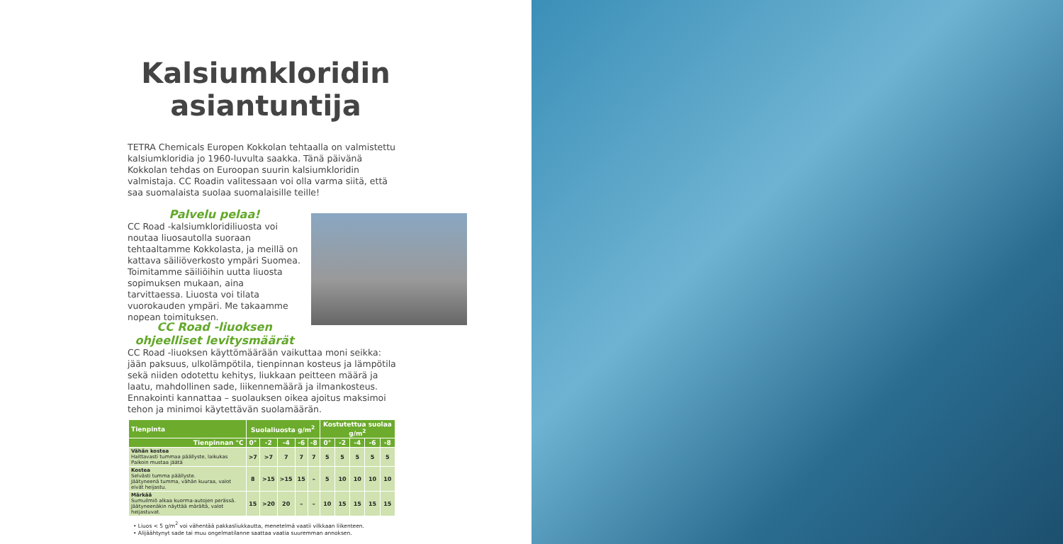Kalsiumkloridin
asiantuntija
TETRA Chemicals Europen Kokkolan tehtaalla on valmistettu kalsiumkloridia jo 1960-luvulta saakka. Tänä päivänä Kokkolan tehdas on Euroopan suurin kalsiumkloridin valmistaja. CC Roadin valitessaan voi olla varma siitä, että saa suomalaista suolaa suomalaisille teille!
Palvelu pelaa!
CC Road -kalsiumkloridiliuosta voi noutaa liuosautolla suoraan tehtaaltamme Kokkolasta, ja meillä on kattava säiliöverkosto ympäri Suomea. Toimitamme säiliöihin uutta liuosta sopimuksen mukaan, aina tarvittaessa. Liuosta voi tilata vuorokauden ympäri. Me takaamme nopean toimituksen.
CC Road -liuoksen ohjeelliset levitysmäärät
CC Road -liuoksen käyttömäärään vaikuttaa moni seikka: jään paksuus, ulkolämpötila, tienpinnan kosteus ja lämpötila sekä niiden odotettu kehitys, liukkaan peitteen määrä ja laatu, mahdollinen sade, liikennemäärä ja ilmankosteus. Ennakointi kannattaa – suolauksen oikea ajoitus maksimoi tehon ja minimoi käytettävän suolamäärän.
| Tienpinta | Suolaliuosta g/m<sup>2</sup> | | | | | Kostutettua suolaa g/m<sup>2</sup> | | | | |
| --- | --- | --- | --- | --- | --- | --- | --- | --- | --- | --- |
| Tienpinnan °C | 0° | -2 | -4 | -6 | -8 | 0° | -2 | -4 | -6 | -8 |
| Vähän kostea Haittavasti tummaa päällyste, laikukas Paikoin mustaa jäätä | >7 | >7 | 7 | 7 | 7 | 5 | 5 | 5 | 5 | 5 |
| Kostea Selvästi tumma päällyste. Jäätyneenä tumma, vähän kuuraa, valot eivät heijastu. | 8 | >15 | >15 | 15 | – | 5 | 10 | 10 | 10 | 10 |
| Märkää Sumuilmiö alkaa kuorma-autojen perässä. Jäätyneenäkin näyttää märältä, valot heijastuvat. | 15 | >20 | 20 | – | – | 10 | 15 | 15 | 15 | 15 |
• Liuos < 5 g/m<sup>2</sup> voi vähentää pakkasliukkautta, menetelmä vaatii vilkkaan liikenteen.
• Alijäähtynyt sade tai muu ongelmatilanne saattaa vaatia suuremman annoksen.